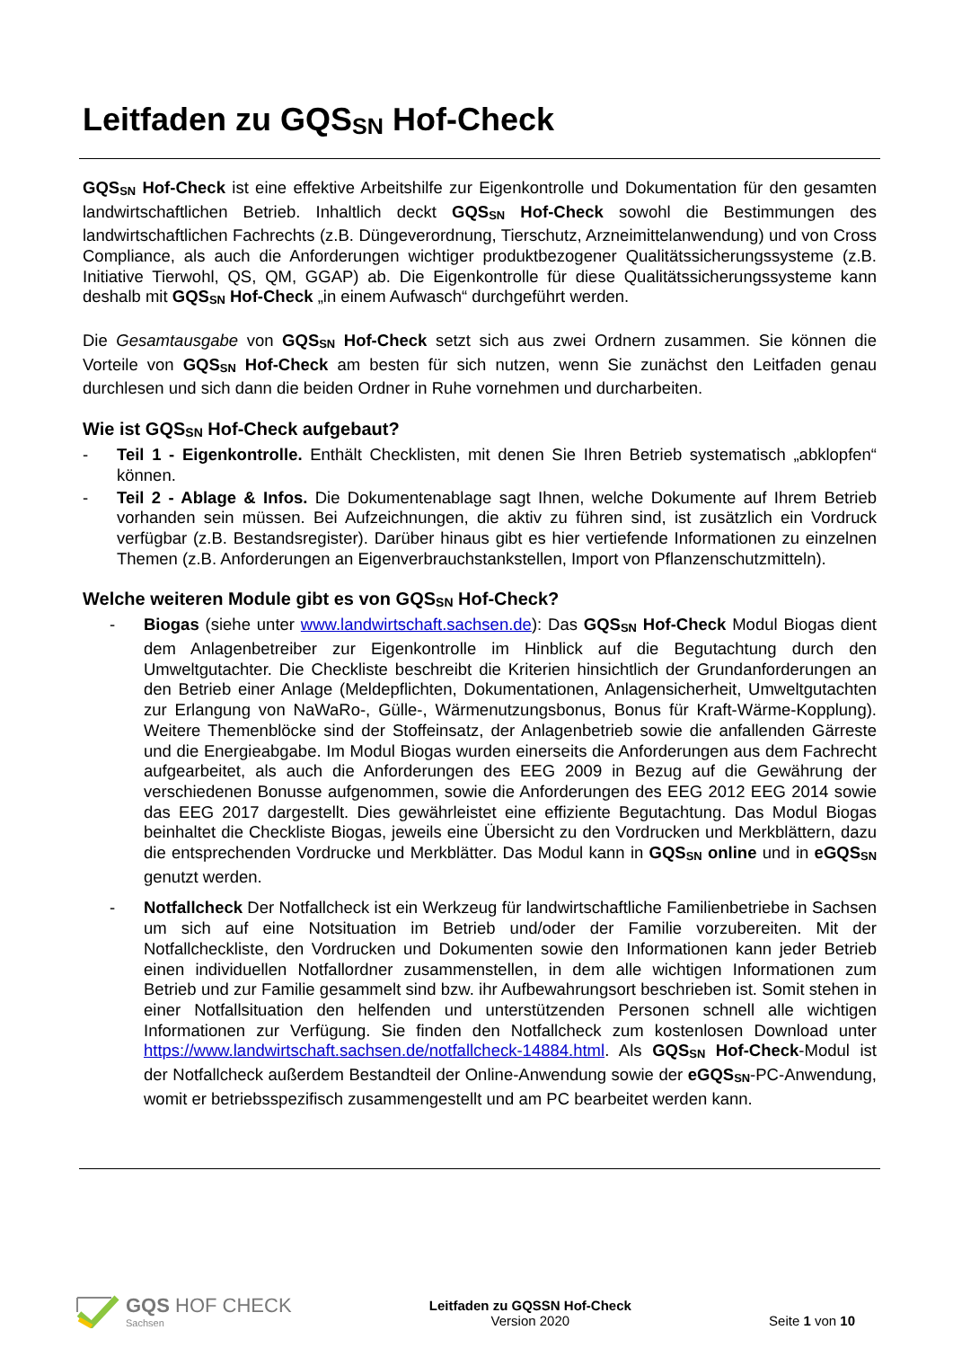Leitfaden zu GQSSN Hof-Check
GQSSN Hof-Check ist eine effektive Arbeitshilfe zur Eigenkontrolle und Dokumentation für den gesamten landwirtschaftlichen Betrieb. Inhaltlich deckt GQSSN Hof-Check sowohl die Bestimmungen des landwirtschaftlichen Fachrechts (z.B. Düngeverordnung, Tierschutz, Arzneimittelanwendung) und von Cross Compliance, als auch die Anforderungen wichtiger produktbezogener Qualitätssicherungssysteme (z.B. Initiative Tierwohl, QS, QM, GGAP) ab. Die Eigenkontrolle für diese Qualitätssicherungssysteme kann deshalb mit GQSSN Hof-Check „in einem Aufwasch“ durchgeführt werden.
Die Gesamtausgabe von GQSSN Hof-Check setzt sich aus zwei Ordnern zusammen. Sie können die Vorteile von GQSSN Hof-Check am besten für sich nutzen, wenn Sie zunächst den Leitfaden genau durchlesen und sich dann die beiden Ordner in Ruhe vornehmen und durcharbeiten.
Wie ist GQSSN Hof-Check aufgebaut?
- Teil 1 - Eigenkontrolle. Enthält Checklisten, mit denen Sie Ihren Betrieb systematisch „abklopfen“ können.
- Teil 2 - Ablage & Infos. Die Dokumentenablage sagt Ihnen, welche Dokumente auf Ihrem Betrieb vorhanden sein müssen. Bei Aufzeichnungen, die aktiv zu führen sind, ist zusätzlich ein Vordruck verfügbar (z.B. Bestandsregister). Darüber hinaus gibt es hier vertiefende Informationen zu einzelnen Themen (z.B. Anforderungen an Eigenverbrauchstankstellen, Import von Pflanzenschutzmitteln).
Welche weiteren Module gibt es von GQSSN Hof-Check?
- Biogas (siehe unter www.landwirtschaft.sachsen.de): Das GQSSN Hof-Check Modul Biogas dient dem Anlagenbetreiber zur Eigenkontrolle im Hinblick auf die Begutachtung durch den Umweltgutachter. Die Checkliste beschreibt die Kriterien hinsichtlich der Grundanforderungen an den Betrieb einer Anlage (Meldepflichten, Dokumentationen, Anlagensicherheit, Umweltgutachten zur Erlangung von NaWaRo-, Gülle-, Wärmenutzungsbonus, Bonus für Kraft-Wärme-Kopplung). Weitere Themenblöcke sind der Stoffeinsatz, der Anlagenbetrieb sowie die anfallenden Gärreste und die Energieabgabe. Im Modul Biogas wurden einerseits die Anforderungen aus dem Fachrecht aufgearbeitet, als auch die Anforderungen des EEG 2009 in Bezug auf die Gewährung der verschiedenen Bonusse aufgenommen, sowie die Anforderungen des EEG 2012 EEG 2014 sowie das EEG 2017 dargestellt. Dies gewährleistet eine effiziente Begutachtung. Das Modul Biogas beinhaltet die Checkliste Biogas, jeweils eine Übersicht zu den Vordrucken und Merkblättern, dazu die entsprechenden Vordrucke und Merkblätter. Das Modul kann in GQSSN online und in eGQSSN genutzt werden.
- Notfallcheck Der Notfallcheck ist ein Werkzeug für landwirtschaftliche Familienbetriebe in Sachsen um sich auf eine Notsituation im Betrieb und/oder der Familie vorzubereiten. Mit der Notfallcheckliste, den Vordrucken und Dokumenten sowie den Informationen kann jeder Betrieb einen individuellen Notfallordner zusammenstellen, in dem alle wichtigen Informationen zum Betrieb und zur Familie gesammelt sind bzw. ihr Aufbewahrungsort beschrieben ist. Somit stehen in einer Notfallsituation den helfenden und unterstützenden Personen schnell alle wichtigen Informationen zur Verfügung. Sie finden den Notfallcheck zum kostenlosen Download unter https://www.landwirtschaft.sachsen.de/notfallcheck-14884.html. Als GQSSN Hof-Check-Modul ist der Notfallcheck außerdem Bestandteil der Online-Anwendung sowie der eGQSSN-PC-Anwendung, womit er betriebsspezifisch zusammengestellt und am PC bearbeitet werden kann.
GQS HOF CHECK
Sachsen
Leitfaden zu GQSSN Hof-Check
Version 2020
Seite 1 von 10